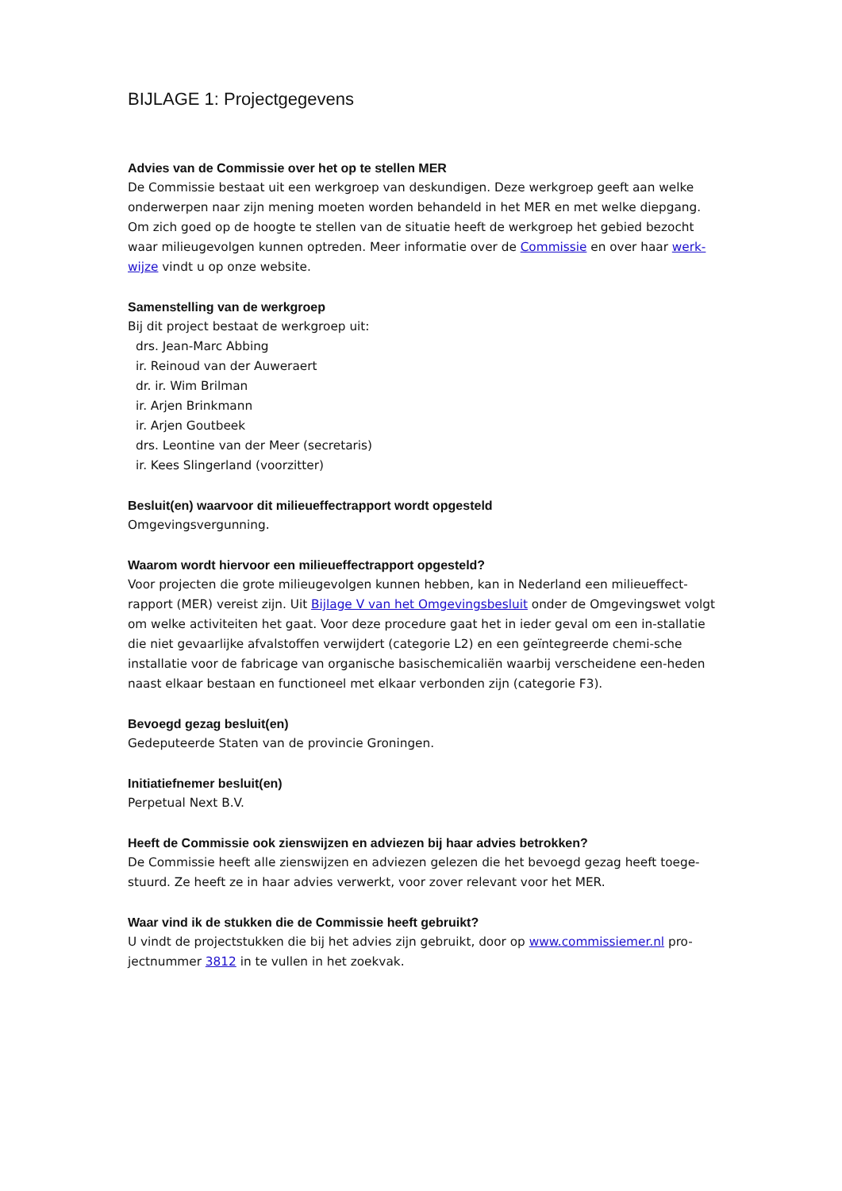BIJLAGE 1: Projectgegevens
Advies van de Commissie over het op te stellen MER
De Commissie bestaat uit een werkgroep van deskundigen. Deze werkgroep geeft aan welke onderwerpen naar zijn mening moeten worden behandeld in het MER en met welke diepgang. Om zich goed op de hoogte te stellen van de situatie heeft de werkgroep het gebied bezocht waar milieugevolgen kunnen optreden. Meer informatie over de Commissie en over haar werk-
wijze vindt u op onze website.
Samenstelling van de werkgroep
Bij dit project bestaat de werkgroep uit:
drs. Jean-Marc Abbing
ir. Reinoud van der Auweraert
dr. ir. Wim Brilman
ir. Arjen Brinkmann
ir. Arjen Goutbeek
drs. Leontine van der Meer (secretaris)
ir. Kees Slingerland (voorzitter)
Besluit(en) waarvoor dit milieueffectrapport wordt opgesteld
Omgevingsvergunning.
Waarom wordt hiervoor een milieueffectrapport opgesteld?
Voor projecten die grote milieugevolgen kunnen hebben, kan in Nederland een milieueffect-rapport (MER) vereist zijn. Uit Bijlage V van het Omgevingsbesluit onder de Omgevingswet volgt om welke activiteiten het gaat. Voor deze procedure gaat het in ieder geval om een in-stallatie die niet gevaarlijke afvalstoffen verwijdert (categorie L2) en een geïntegreerde chemi-sche installatie voor de fabricage van organische basischemicaliën waarbij verscheidene een-heden naast elkaar bestaan en functioneel met elkaar verbonden zijn (categorie F3).
Bevoegd gezag besluit(en)
Gedeputeerde Staten van de provincie Groningen.
Initiatiefnemer besluit(en)
Perpetual Next B.V.
Heeft de Commissie ook zienswijzen en adviezen bij haar advies betrokken?
De Commissie heeft alle zienswijzen en adviezen gelezen die het bevoegd gezag heeft toege-stuurd. Ze heeft ze in haar advies verwerkt, voor zover relevant voor het MER.
Waar vind ik de stukken die de Commissie heeft gebruikt?
U vindt de projectstukken die bij het advies zijn gebruikt, door op www.commissiemer.nl pro-jectnummer 3812 in te vullen in het zoekvak.